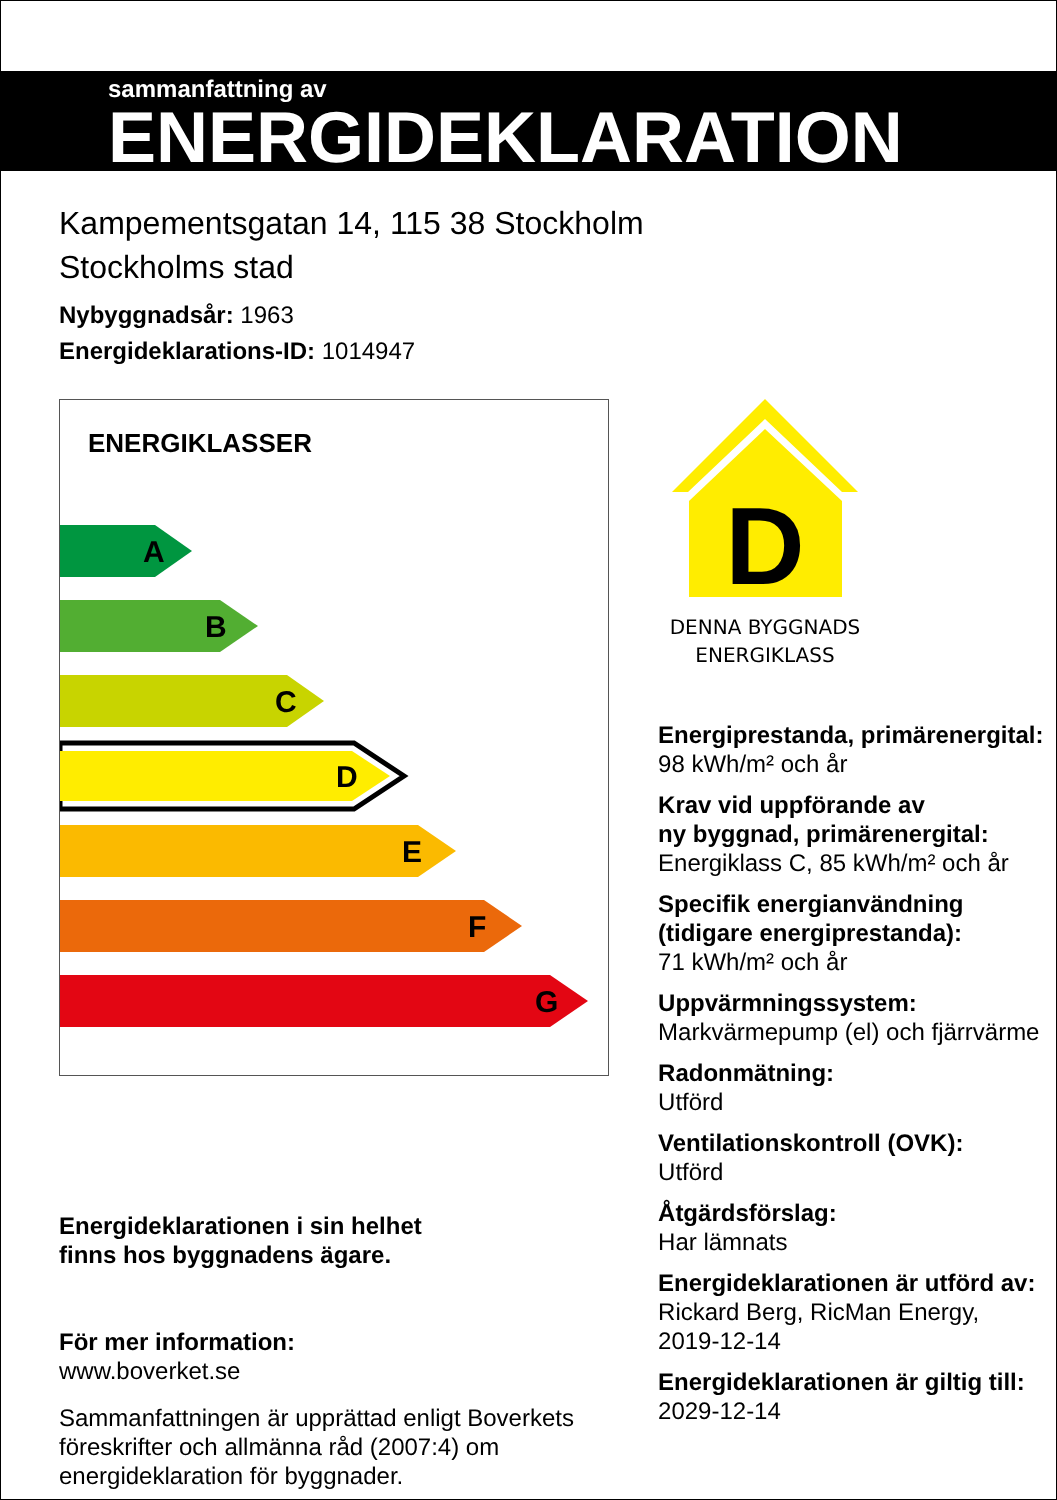sammanfattning av
ENERGIDEKLARATION
Kampementsgatan 14, 115 38 Stockholm
Stockholms stad
Nybyggnadsår: 1963
Energideklarations-ID: 1014947
ENERGIKLASSER
A
B
C
D
E
F
G
Energideklarationen i sin helhet
finns hos byggnadens ägare.
För mer information:
www.boverket.se
Sammanfattningen är upprättad enligt Boverkets föreskrifter och allmänna råd (2007:4) om energideklaration för byggnader.
D
DENNA BYGGNADS
ENERGIKLASS
Energiprestanda, primärenergital:
98 kWh/m² och år
Krav vid uppförande av
ny byggnad, primärenergital:
Energiklass C, 85 kWh/m² och år
Specifik energianvändning
(tidigare energiprestanda):
71 kWh/m² och år
Uppvärmningssystem:
Markvärmepump (el) och fjärrvärme
Radonmätning:
Utförd
Ventilationskontroll (OVK):
Utförd
Åtgärdsförslag:
Har lämnats
Energideklarationen är utförd av:
Rickard Berg, RicMan Energy,
2019-12-14
Energideklarationen är giltig till:
2029-12-14